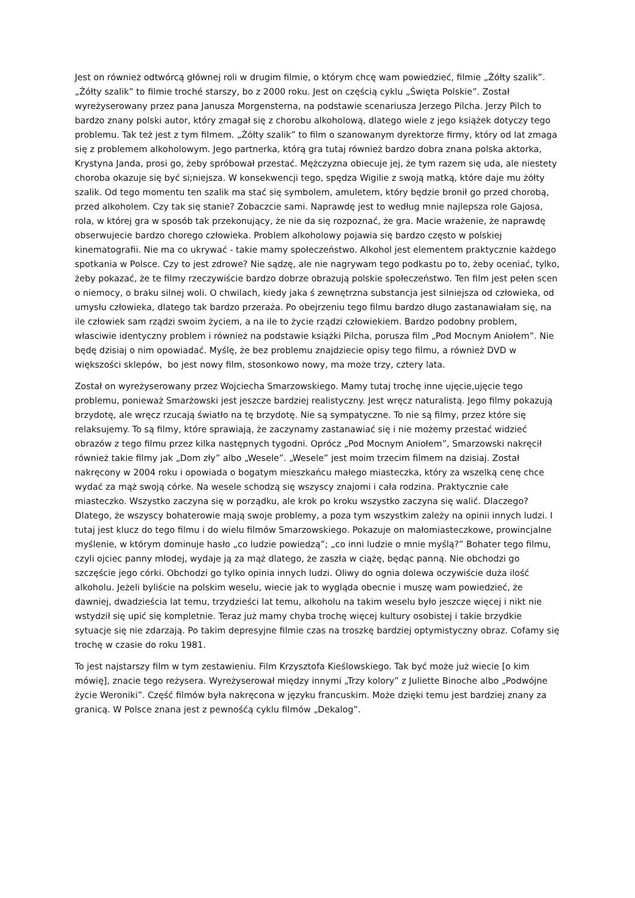Jest on również odtwórcą głównej roli w drugim filmie, o którym chcę wam powiedzieć, filmie „Żółty szalik”. „Żółty szalik” to filmie troché starszy, bo z 2000 roku. Jest on częścią cyklu „Święta Polskie”. Został wyreżyserowany przez pana Janusza Morgensterna, na podstawie scenariusza Jerzego Pilcha. Jerzy Pilch to bardzo znany polski autor, który zmagał się z chorobu alkoholową, dlatego wiele z jego książek dotyczy tego problemu. Tak też jest z tym filmem. „Żółty szalik” to film o szanowanym dyrektorze firmy, który od lat zmaga się z problemem alkoholowym. Jego partnerka, którą gra tutaj również bardzo dobra znana polska aktorka, Krystyna Janda, prosi go, żeby spróbował przestać. Mężczyzna obiecuje jej, że tym razem się uda, ale niestety choroba okazuje się być si;niejsza. W konsekwencji tego, spędza Wigilie z swoją matką, które daje mu żółty szalik. Od tego momentu ten szalik ma stać się symbolem, amuletem, który będzie bronił go przed chorobą, przed alkoholem. Czy tak się stanie? Zobaczcie sami. Naprawdę jest to według mnie najlepsza role Gajosa, rola, w której gra w sposób tak przekonujący, że nie da się rozpoznać, że gra. Macie wrażenie, że naprawdę obserwujecie bardzo chorego człowieka. Problem alkoholowy pojawia się bardzo często w polskiej kinematografii. Nie ma co ukrywać - takie mamy społeczeństwo. Alkohol jest elementem praktycznie każdego spotkania w Polsce. Czy to jest zdrowe? Nie sądzę, ale nie nagrywam tego podkastu po to, żeby oceniać, tylko, żeby pokazać, że te filmy rzeczywiście bardzo dobrze obrazują polskie społeczeństwo. Ten film jest pełen scen o niemocy, o braku silnej woli. O chwilach, kiedy jaka ś zewnętrzna substancja jest silniejsza od człowieka, od umysłu człowieka, dlatego tak bardzo przeraża. Po obejrzeniu tego filmu bardzo długo zastanawiałam się, na ile człowiek sam rządzi swoim życiem, a na ile to życie rządzi człowiekiem. Bardzo podobny problem, własciwie identyczny problem i również na podstawie książki Pilcha, porusza film „Pod Mocnym Aniołem”. Nie będę dzisiaj o nim opowiadać. Myślę, że bez problemu znajdziecie opisy tego filmu, a również DVD w większości sklepów, bo jest nowy film, stosonkowo nowy, ma może trzy, cztery lata.
Został on wyreżyserowany przez Wojciecha Smarzowskiego. Mamy tutaj trochę inne ujęcie,ujęcie tego problemu, ponieważ Smarżowski jest jeszcze bardziej realistyczny. Jest wręcz naturalistą. Jego filmy pokazują brzydotę, ale wręcz rzucają światło na tę brzydotę. Nie są sympatyczne. To nie są filmy, przez które się relaksujemy. To są filmy, które sprawiają, że zaczynamy zastanawiać się i nie możemy przestać widzieć obrazów z tego filmu przez kilka następnych tygodni. Oprócz „Pod Mocnym Aniołem”, Smarzowski nakręcił również takie filmy jak „Dom zły” albo „Wesele”. „Wesele” jest moim trzecim filmem na dzisiaj. Został nakręcony w 2004 roku i opowiada o bogatym mieszkańcu małego miasteczka, który za wszelką cenę chce wydać za mąż swoją córke. Na wesele schodzą się wszyscy znajomi i cała rodzina. Praktycznie całe miasteczko. Wszystko zaczyna się w porządku, ale krok po kroku wszystko zaczyna się walić. Dlaczego? Dlatego, że wszyscy bohaterowie mają swoje problemy, a poza tym wszystkim zależy na opinii innych ludzi. I tutaj jest klucz do tego filmu i do wielu filmów Smarzowskiego. Pokazuje on małomiasteczkowe, prowincjalne myślenie, w którym dominuje hasło „co ludzie powiedzą”; „co inni ludzie o mnie myślą?” Bohater tego filmu, czyli ojciec panny młodej, wydaje ją za mąż dlatego, że zaszła w ciążę, będąc panną. Nie obchodzi go szczęście jego córki. Obchodzi go tylko opinia innych ludzi. Oliwy do ognia dolewa oczywiście duża ilość alkoholu. Jeżeli byliście na polskim weselu, wiecie jak to wygląda obecnie i muszę wam powiedzieć, że dawniej, dwadzieścia lat temu, trzydzieści lat temu, alkoholu na takim weselu było jeszcze więcej i nikt nie wstydził się upić się kompletnie. Teraz już mamy chyba trochę więcej kultury osobistej i takie brzydkie sytuacje się nie zdarzają. Po takim depresyjne filmie czas na troszkę bardziej optymistyczny obraz. Cofamy się trochę w czasie do roku 1981.
To jest najstarszy film w tym zestawieniu. Film Krzysztofa Kieślowskiego. Tak być może już wiecie [o kim mówię], znacie tego reżysera. Wyreżyserował między innymi „Trzy kolory” z Juliette Binoche albo „Podwójne życie Weroniki”. Część filmów była nakręcona w języku francuskim. Może dzięki temu jest bardziej znany za granicą. W Polsce znana jest z pewnośćą cyklu filmów „Dekalog”.